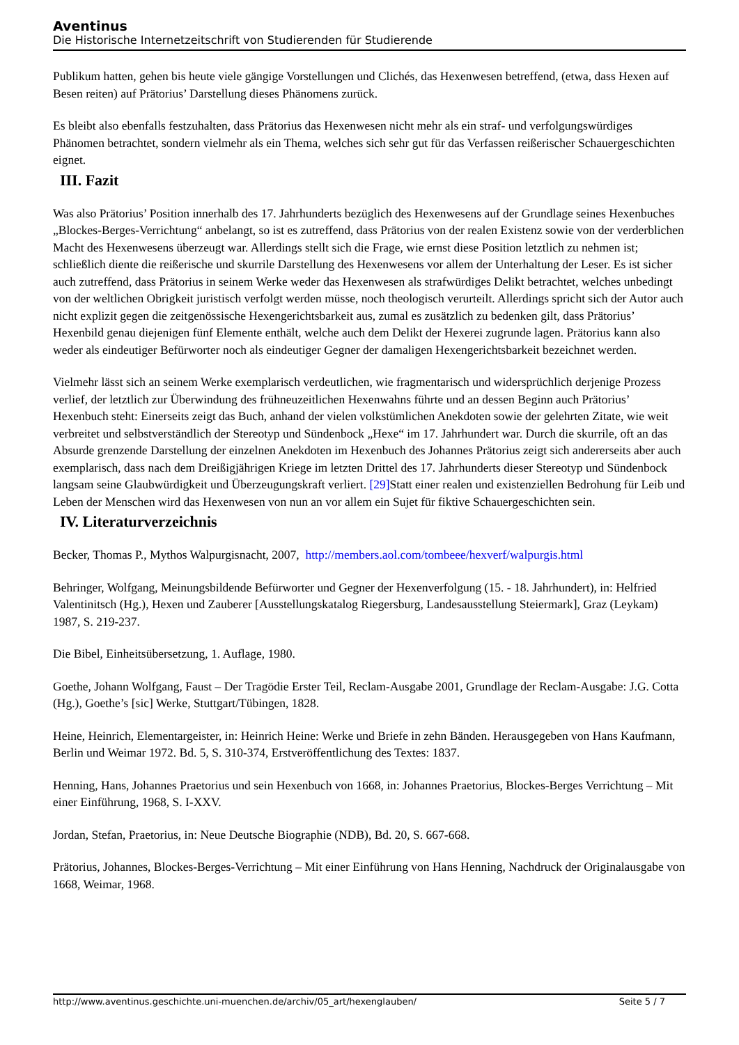Aventinus
Die Historische Internetzeitschrift von Studierenden für Studierende
Publikum hatten, gehen bis heute viele gängige Vorstellungen und Clichés, das Hexenwesen betreffend, (etwa, dass Hexen auf Besen reiten) auf Prätorius’ Darstellung dieses Phänomens zurück.
Es bleibt also ebenfalls festzuhalten, dass Prätorius das Hexenwesen nicht mehr als ein straf- und verfolgungswürdiges Phänomen betrachtet, sondern vielmehr als ein Thema, welches sich sehr gut für das Verfassen reißerischer Schauergeschichten eignet.
III. Fazit
Was also Prätorius’ Position innerhalb des 17. Jahrhunderts bezüglich des Hexenwesens auf der Grundlage seines Hexenbuches „Blockes-Berges-Verrichtung“ anbelangt, so ist es zutreffend, dass Prätorius von der realen Existenz sowie von der verderblichen Macht des Hexenwesens überzeugt war. Allerdings stellt sich die Frage, wie ernst diese Position letztlich zu nehmen ist; schließlich diente die reißerische und skurrile Darstellung des Hexenwesens vor allem der Unterhaltung der Leser. Es ist sicher auch zutreffend, dass Prätorius in seinem Werke weder das Hexenwesen als strafwürdiges Delikt betrachtet, welches unbedingt von der weltlichen Obrigkeit juristisch verfolgt werden müsse, noch theologisch verurteilt. Allerdings spricht sich der Autor auch nicht explizit gegen die zeitgenössische Hexengerichtsbarkeit aus, zumal es zusätzlich zu bedenken gilt, dass Prätorius’ Hexenbild genau diejenigen fünf Elemente enthält, welche auch dem Delikt der Hexerei zugrunde lagen. Prätorius kann also weder als eindeutiger Befürworter noch als eindeutiger Gegner der damaligen Hexengerichtsbarkeit bezeichnet werden.
Vielmehr lässt sich an seinem Werke exemplarisch verdeutlichen, wie fragmentarisch und widersprüchlich derjenige Prozess verlief, der letztlich zur Überwindung des frühneuzeitlichen Hexenwahns führte und an dessen Beginn auch Prätorius’ Hexenbuch steht: Einerseits zeigt das Buch, anhand der vielen volkstümlichen Anekdoten sowie der gelehrten Zitate, wie weit verbreitet und selbstverständlich der Stereotyp und Sündenbock „Hexe“ im 17. Jahrhundert war. Durch die skurrile, oft an das Absurde grenzende Darstellung der einzelnen Anekdoten im Hexenbuch des Johannes Prätorius zeigt sich andererseits aber auch exemplarisch, dass nach dem Dreißigjährigen Kriege im letzten Drittel des 17. Jahrhunderts dieser Stereotyp und Sündenbock langsam seine Glaubwürdigkeit und Überzeugungskraft verliert. [29] Statt einer realen und existenziellen Bedrohung für Leib und Leben der Menschen wird das Hexenwesen von nun an vor allem ein Sujet für fiktive Schauergeschichten sein.
IV. Literaturverzeichnis
Becker, Thomas P., Mythos Walpurgisnacht, 2007, http://members.aol.com/tombeee/hexverf/walpurgis.html
Behringer, Wolfgang, Meinungsbildende Befürworter und Gegner der Hexenverfolgung (15. - 18. Jahrhundert), in: Helfried Valentinitsch (Hg.), Hexen und Zauberer [Ausstellungskatalog Riegersburg, Landesausstellung Steiermark], Graz (Leykam) 1987, S. 219-237.
Die Bibel, Einheitsübersetzung, 1. Auflage, 1980.
Goethe, Johann Wolfgang, Faust – Der Tragödie Erster Teil, Reclam-Ausgabe 2001, Grundlage der Reclam-Ausgabe: J.G. Cotta (Hg.), Goethe’s [sic] Werke, Stuttgart/Tübingen, 1828.
Heine, Heinrich, Elementargeister, in: Heinrich Heine: Werke und Briefe in zehn Bänden. Herausgegeben von Hans Kaufmann, Berlin und Weimar 1972. Bd. 5, S. 310-374, Erstveröffentlichung des Textes: 1837.
Henning, Hans, Johannes Praetorius und sein Hexenbuch von 1668, in: Johannes Praetorius, Blockes-Berges Verrichtung – Mit einer Einführung, 1968, S. I-XXV.
Jordan, Stefan, Praetorius, in: Neue Deutsche Biographie (NDB), Bd. 20, S. 667-668.
Prätorius, Johannes, Blockes-Berges-Verrichtung – Mit einer Einführung von Hans Henning, Nachdruck der Originalausgabe von 1668, Weimar, 1968.
http://www.aventinus.geschichte.uni-muenchen.de/archiv/05_art/hexenglauben/ Seite 5 / 7